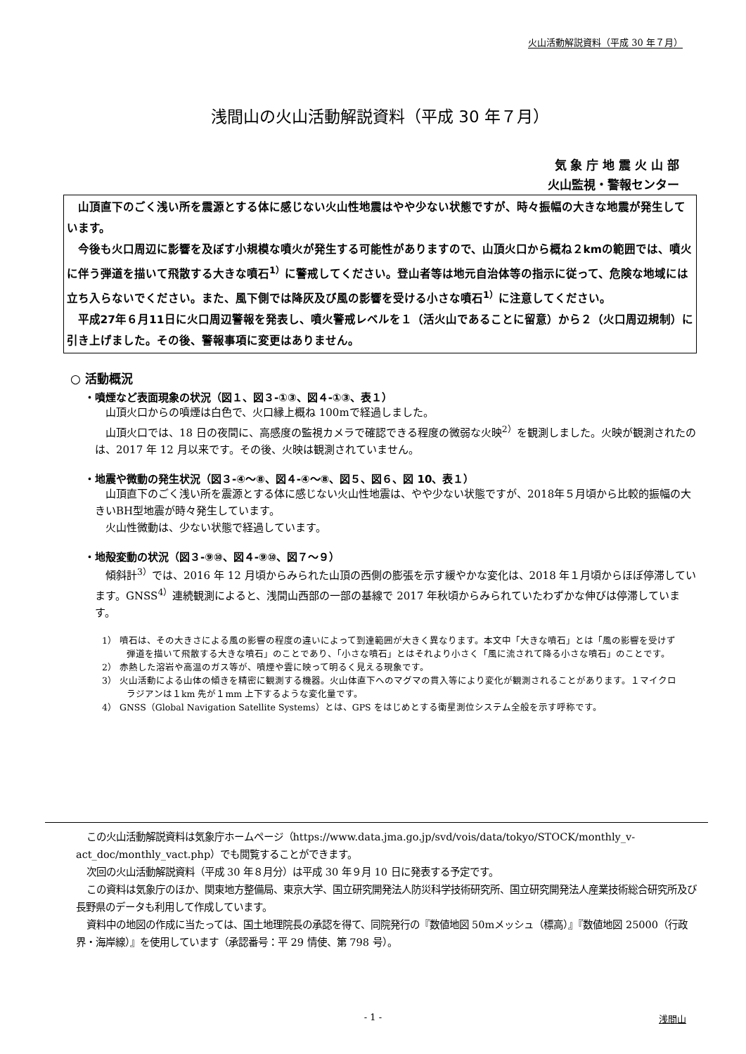火山活動解説資料（平成 30 年７月）
浅間山の火山活動解説資料（平成 30 年７月）
気 象 庁 地 震 火 山 部
火山監視・警報センター
山頂直下のごく浅い所を震源とする体に感じない火山性地震はやや少ない状態ですが、時々振幅の大きな地震が発生しています。
今後も火口周辺に影響を及ぼす小規模な噴火が発生する可能性がありますので、山頂火口から概ね２kmの範囲では、噴火に伴う弾道を描いて飛散する大きな噴石<sup>1）</sup>に警戒してください。登山者等は地元自治体等の指示に従って、危険な地域には立ち入らないでください。また、風下側では降灰及び風の影響を受ける小さな噴石<sup>1）</sup>に注意してください。
平成27年６月11日に火口周辺警報を発表し、噴火警戒レベルを１（活火山であることに留意）から２（火口周辺規制）に引き上げました。その後、警報事項に変更はありません。
○ 活動概況
・噴煙など表面現象の状況（図１、図３-①③、図４-①③、表１）
山頂火口からの噴煙は白色で、火口縁上概ね 100mで経過しました。
山頂火口では、18 日の夜間に、高感度の監視カメラで確認できる程度の微弱な火映<sup>2）</sup>を観測しました。火映が観測されたのは、2017 年 12 月以来です。その後、火映は観測されていません。
・地震や微動の発生状況（図３-④～⑧、図４-④～⑧、図５、図６、図 10、表１）
山頂直下のごく浅い所を震源とする体に感じない火山性地震は、やや少ない状態ですが、2018年５月頃から比較的振幅の大きいBH型地震が時々発生しています。
火山性微動は、少ない状態で経過しています。
・地殻変動の状況（図３-⑨⑩、図４-⑨⑩、図７～９）
傾斜計<sup>3）</sup>では、2016 年 12 月頃からみられた山頂の西側の膨張を示す緩やかな変化は、2018 年１月頃からほぼ停滞しています。GNSS<sup>4）</sup>連続観測によると、浅間山西部の一部の基線で 2017 年秋頃からみられていたわずかな伸びは停滞しています。
1） 噴石は、その大きさによる風の影響の程度の違いによって到達範囲が大きく異なります。本文中「大きな噴石」とは「風の影響を受けず弾道を描いて飛散する大きな噴石」のことであり、「小さな噴石」とはそれより小さく「風に流されて降る小さな噴石」のことです。
2） 赤熱した溶岩や高温のガス等が、噴煙や雲に映って明るく見える現象です。
3） 火山活動による山体の傾きを精密に観測する機器。火山体直下へのマグマの貫入等により変化が観測されることがあります。１マイクロラジアンは１km 先が１mm 上下するような変化量です。
4） GNSS（Global Navigation Satellite Systems）とは、GPS をはじめとする衛星測位システム全般を示す呼称です。
この火山活動解説資料は気象庁ホームページ（https://www.data.jma.go.jp/svd/vois/data/tokyo/STOCK/monthly_v-act_doc/monthly_vact.php）でも閲覧することができます。
次回の火山活動解説資料（平成 30 年８月分）は平成 30 年９月 10 日に発表する予定です。
この資料は気象庁のほか、関東地方整備局、東京大学、国立研究開発法人防災科学技術研究所、国立研究開発法人産業技術総合研究所及び長野県のデータも利用して作成しています。
資料中の地図の作成に当たっては、国土地理院長の承認を得て、同院発行の『数値地図 50mメッシュ（標高）』『数値地図 25000（行政界・海岸線）』を使用しています（承認番号：平 29 情使、第 798 号）。
- 1 - 浅間山